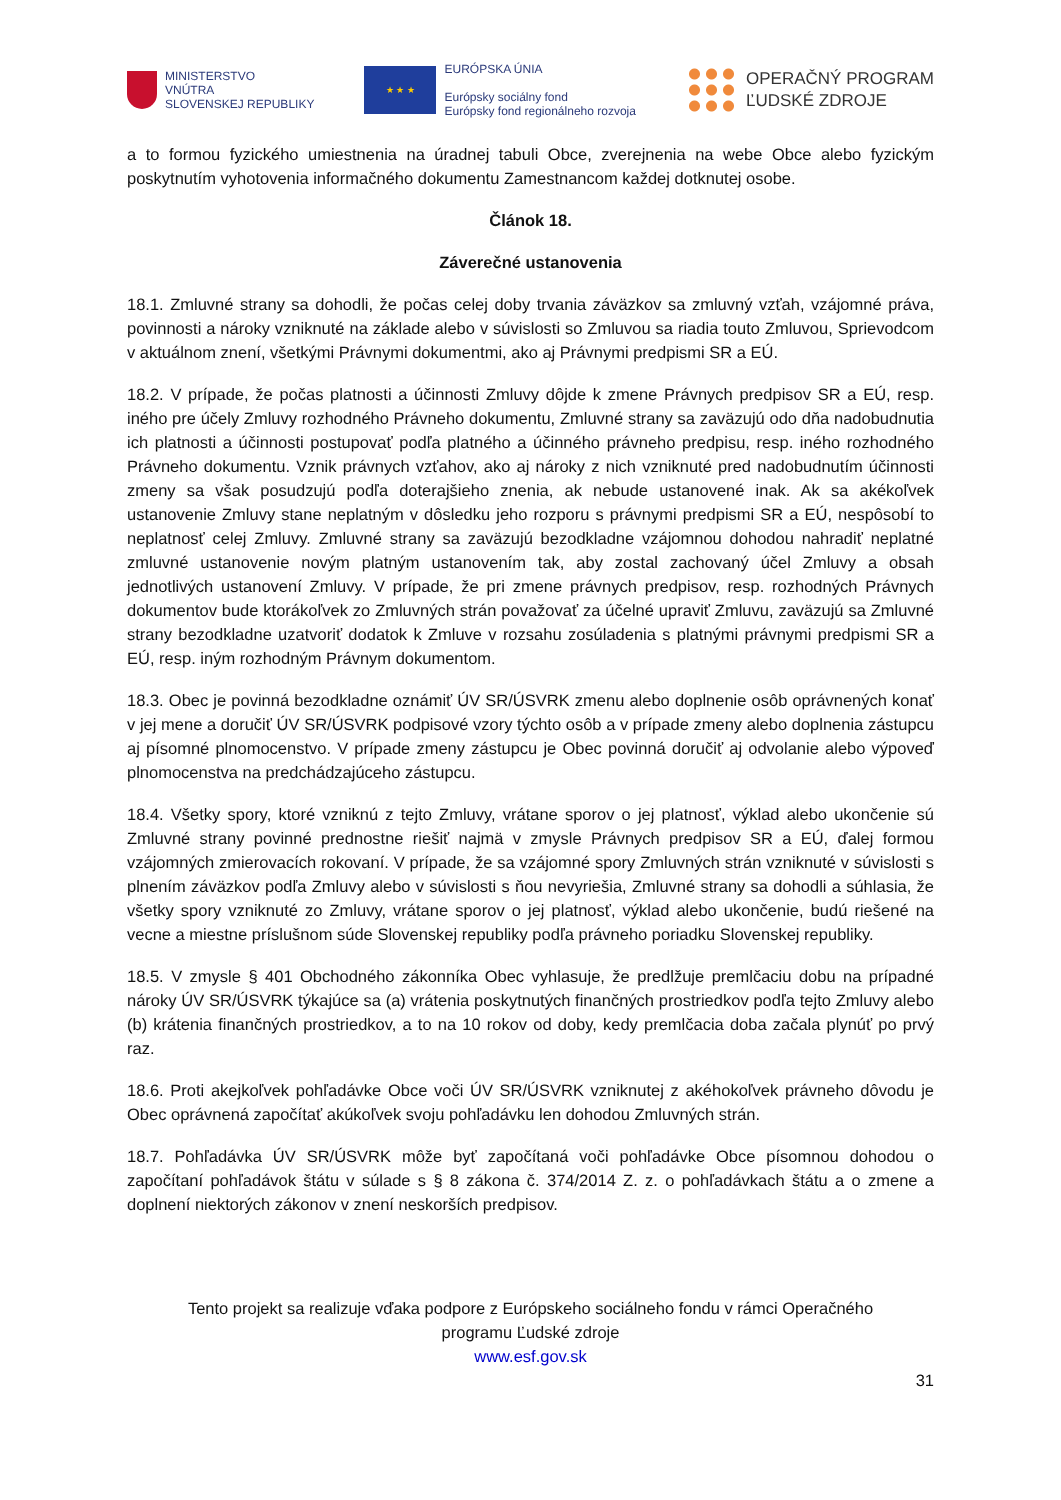MINISTERSTVO
VNÚTRA
SLOVENSKEJ REPUBLIKY
★ ★ ★
EURÓPSKA ÚNIA
Európsky sociálny fond
Európsky fond regionálneho rozvoja
OPERAČNÝ PROGRAM
ĽUDSKÉ ZDROJE
a to formou fyzického umiestnenia na úradnej tabuli Obce, zverejnenia na webe Obce alebo fyzickým poskytnutím vyhotovenia informačného dokumentu Zamestnancom každej dotknutej osobe.
Článok 18.
Záverečné ustanovenia
18.1. Zmluvné strany sa dohodli, že počas celej doby trvania záväzkov sa zmluvný vzťah, vzájomné práva, povinnosti a nároky vzniknuté na základe alebo v súvislosti so Zmluvou sa riadia touto Zmluvou, Sprievodcom v aktuálnom znení, všetkými Právnymi dokumentmi, ako aj Právnymi predpismi SR a EÚ.
18.2. V prípade, že počas platnosti a účinnosti Zmluvy dôjde k zmene Právnych predpisov SR a EÚ, resp. iného pre účely Zmluvy rozhodného Právneho dokumentu, Zmluvné strany sa zaväzujú odo dňa nadobudnutia ich platnosti a účinnosti postupovať podľa platného a účinného právneho predpisu, resp. iného rozhodného Právneho dokumentu. Vznik právnych vzťahov, ako aj nároky z nich vzniknuté pred nadobudnutím účinnosti zmeny sa však posudzujú podľa doterajšieho znenia, ak nebude ustanovené inak. Ak sa akékoľvek ustanovenie Zmluvy stane neplatným v dôsledku jeho rozporu s právnymi predpismi SR a EÚ, nespôsobí to neplatnosť celej Zmluvy. Zmluvné strany sa zaväzujú bezodkladne vzájomnou dohodou nahradiť neplatné zmluvné ustanovenie novým platným ustanovením tak, aby zostal zachovaný účel Zmluvy a obsah jednotlivých ustanovení Zmluvy. V prípade, že pri zmene právnych predpisov, resp. rozhodných Právnych dokumentov bude ktorákoľvek zo Zmluvných strán považovať za účelné upraviť Zmluvu, zaväzujú sa Zmluvné strany bezodkladne uzatvoriť dodatok k Zmluve v rozsahu zosúladenia s platnými právnymi predpismi SR a EÚ, resp. iným rozhodným Právnym dokumentom.
18.3. Obec je povinná bezodkladne oznámiť ÚV SR/ÚSVRK zmenu alebo doplnenie osôb oprávnených konať v jej mene a doručiť ÚV SR/ÚSVRK podpisové vzory týchto osôb a v prípade zmeny alebo doplnenia zástupcu aj písomné plnomocenstvo. V prípade zmeny zástupcu je Obec povinná doručiť aj odvolanie alebo výpoveď plnomocenstva na predchádzajúceho zástupcu.
18.4. Všetky spory, ktoré vzniknú z tejto Zmluvy, vrátane sporov o jej platnosť, výklad alebo ukončenie sú Zmluvné strany povinné prednostne riešiť najmä v zmysle Právnych predpisov SR a EÚ, ďalej formou vzájomných zmierovacích rokovaní. V prípade, že sa vzájomné spory Zmluvných strán vzniknuté v súvislosti s plnením záväzkov podľa Zmluvy alebo v súvislosti s ňou nevyriešia, Zmluvné strany sa dohodli a súhlasia, že všetky spory vzniknuté zo Zmluvy, vrátane sporov o jej platnosť, výklad alebo ukončenie, budú riešené na vecne a miestne príslušnom súde Slovenskej republiky podľa právneho poriadku Slovenskej republiky.
18.5. V zmysle § 401 Obchodného zákonníka Obec vyhlasuje, že predlžuje premlčaciu dobu na prípadné nároky ÚV SR/ÚSVRK týkajúce sa (a) vrátenia poskytnutých finančných prostriedkov podľa tejto Zmluvy alebo (b) krátenia finančných prostriedkov, a to na 10 rokov od doby, kedy premlčacia doba začala plynúť po prvý raz.
18.6. Proti akejkoľvek pohľadávke Obce voči ÚV SR/ÚSVRK vzniknutej z akéhokoľvek právneho dôvodu je Obec oprávnená započítať akúkoľvek svoju pohľadávku len dohodou Zmluvných strán.
18.7. Pohľadávka ÚV SR/ÚSVRK môže byť započítaná voči pohľadávke Obce písomnou dohodou o započítaní pohľadávok štátu v súlade s § 8 zákona č. 374/2014 Z. z. o pohľadávkach štátu a o zmene a doplnení niektorých zákonov v znení neskorších predpisov.
Tento projekt sa realizuje vďaka podpore z Európskeho sociálneho fondu v rámci Operačného
programu Ľudské zdroje
www.esf.gov.sk
31